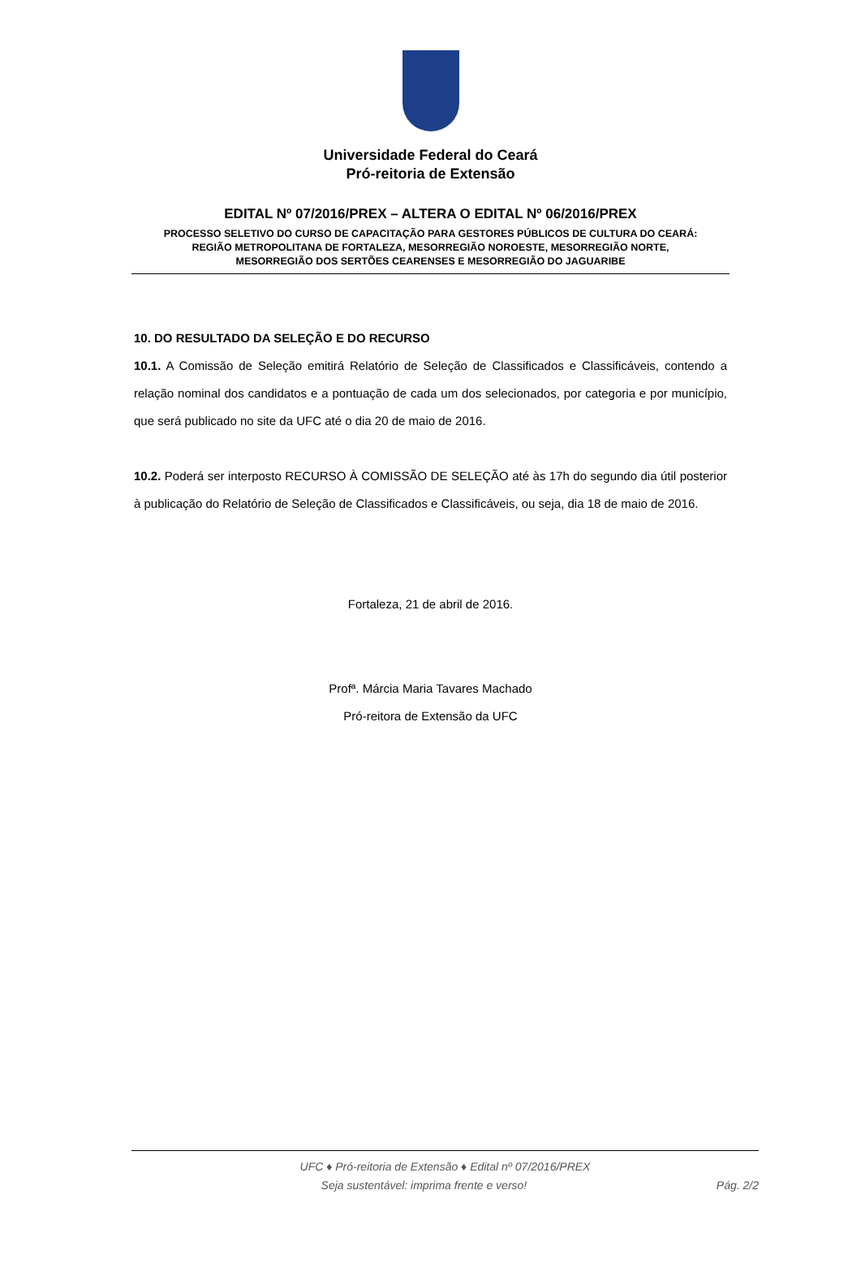Universidade Federal do Ceará
Pró-reitoria de Extensão
EDITAL Nº 07/2016/PREX – ALTERA O EDITAL Nº 06/2016/PREX
PROCESSO SELETIVO DO CURSO DE CAPACITAÇÃO PARA GESTORES PÚBLICOS DE CULTURA DO CEARÁ:
REGIÃO METROPOLITANA DE FORTALEZA, MESORREGIÃO NOROESTE, MESORREGIÃO NORTE,
MESORREGIÃO DOS SERTÕES CEARENSES E MESORREGIÃO DO JAGUARIBE
10. DO RESULTADO DA SELEÇÃO E DO RECURSO
10.1. A Comissão de Seleção emitirá Relatório de Seleção de Classificados e Classificáveis, contendo a relação nominal dos candidatos e a pontuação de cada um dos selecionados, por categoria e por município, que será publicado no site da UFC até o dia 20 de maio de 2016.
10.2. Poderá ser interposto RECURSO À COMISSÃO DE SELEÇÃO até às 17h do segundo dia útil posterior à publicação do Relatório de Seleção de Classificados e Classificáveis, ou seja, dia 18 de maio de 2016.
Fortaleza, 21 de abril de 2016.
Profª. Márcia Maria Tavares Machado
Pró-reitora de Extensão da UFC
UFC ♦ Pró-reitoria de Extensão ♦ Edital nº 07/2016/PREX
Seja sustentável: imprima frente e verso! Pág. 2/2